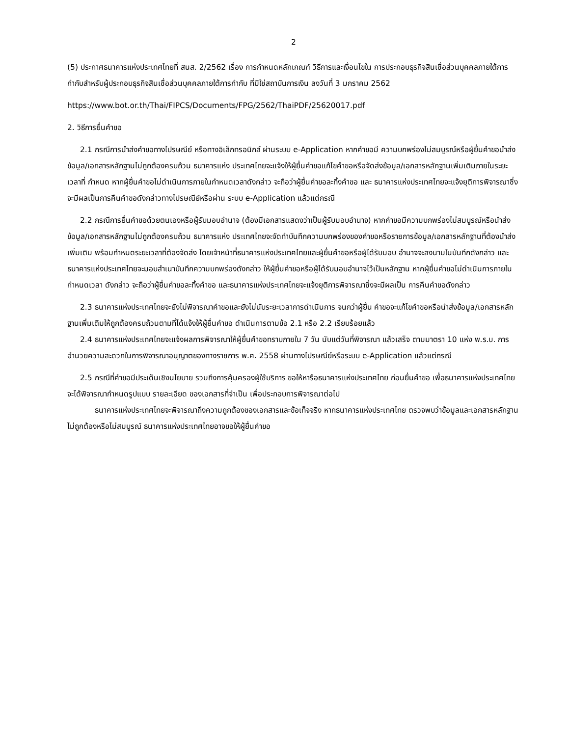2
(5) ประกาศธนาคารแห่งประเทศไทยที่ สนส. 2/2562 เรื่อง การกำหนดหลักเกณฑ์ วิธีการและเงื่อนไขใน การประกอบธุรกิจสินเชื่อส่วนบุคคลภายใต้การกำกับสำหรับผู้ประกอบธุรกิจสินเชื่อส่วนบุคคลภายใต้การกำกับ ที่มิใช่สถาบันการเงิน ลงวันที่ 3 มกราคม 2562
https://www.bot.or.th/Thai/FIPCS/Documents/FPG/2562/ThaiPDF/25620017.pdf
2. วิธีการยื่นคำขอ
2.1 กรณีการนำส่งคำขอทางไปรษณีย์ หรือทางอิเล็กทรอนิกส์ ผ่านระบบ e-Application หากคำขอมี ความบกพร่องไม่สมบูรณ์หรือผู้ยื่นคำขอนำส่งข้อมูล/เอกสารหลักฐานไม่ถูกต้องครบถ้วน ธนาคารแห่ง ประเทศไทยจะแจ้งให้ผู้ยื่นคำขอแก้ไขคำขอหรือจัดส่งข้อมูล/เอกสารหลักฐานเพิ่มเติมภายในระยะเวลาที่ กำหนด หากผู้ยื่นคำขอไม่ดำเนินการภายในกำหนดเวลาดังกล่าว จะถือว่าผู้ยื่นคำขอละทิ้งคำขอ และ ธนาคารแห่งประเทศไทยจะแจ้งยุติการพิจารณาซึ่งจะมีผลเป็นการคืนคำขอดังกล่าวทางไปรษณีย์หรือผ่าน ระบบ e-Application แล้วแต่กรณี
2.2 กรณีการยื่นคำขอด้วยตนเองหรือผู้รับมอบอำนาจ (ต้องมีเอกสารแสดงว่าเป็นผู้รับมอบอำนาจ) หากคำขอมีความบกพร่องไม่สมบูรณ์หรือนำส่งข้อมูล/เอกสารหลักฐานไม่ถูกต้องครบถ้วน ธนาคารแห่ง ประเทศไทยจะจัดทำบันทึกความบกพร่องของคำขอหรือรายการข้อมูล/เอกสารหลักฐานที่ต้องนำส่งเพิ่มเติม พร้อมกำหนดระยะเวลาที่ต้องจัดส่ง โดยเจ้าหน้าที่ธนาคารแห่งประเทศไทยและผู้ยื่นคำขอหรือผู้ได้รับมอบ อำนาจจะลงนามในบันทึกดังกล่าว และธนาคารแห่งประเทศไทยจะมอบสำเนาบันทึกความบกพร่องดังกล่าว ให้ผู้ยื่นคำขอหรือผู้ได้รับมอบอำนาจไว้เป็นหลักฐาน หากผู้ยื่นคำขอไม่ดำเนินการภายในกำหนดเวลา ดังกล่าว จะถือว่าผู้ยื่นคำขอละทิ้งคำขอ และธนาคารแห่งประเทศไทยจะแจ้งยุติการพิจารณาซึ่งจะมีผลเป็น การคืนคำขอดังกล่าว
2.3 ธนาคารแห่งประเทศไทยจะยังไม่พิจารณาคำขอและยังไม่นับระยะเวลาการดำเนินการ จนกว่าผู้ยื่น คำขอจะแก้ไขคำขอหรือนำส่งข้อมูล/เอกสารหลักฐานเพิ่มเติมให้ถูกต้องครบถ้วนตามที่ได้แจ้งให้ผู้ยื่นคำขอ ดำเนินการตามข้อ 2.1 หรือ 2.2 เรียบร้อยแล้ว
2.4 ธนาคารแห่งประเทศไทยจะแจ้งผลการพิจารณาให้ผู้ยื่นคำขอทราบภายใน 7 วัน นับแต่วันที่พิจารณา แล้วเสร็จ ตามมาตรา 10 แห่ง พ.ร.บ. การอำนวยความสะดวกในการพิจารณาอนุญาตของทางราชการ พ.ศ. 2558 ผ่านทางไปรษณีย์หรือระบบ e-Application แล้วแต่กรณี
2.5 กรณีที่คำขอมีประเด็นเชิงนโยบาย รวมถึงการคุ้มครองผู้ใช้บริการ ขอให้หารือธนาคารแห่งประเทศไทย ก่อนยื่นคำขอ เพื่อธนาคารแห่งประเทศไทยจะได้พิจารณากำหนดรูปแบบ รายละเอียด ของเอกสารที่จำเป็น เพื่อประกอบการพิจารณาต่อไป
ธนาคารแห่งประเทศไทยจะพิจารณาถึงความถูกต้องของเอกสารและข้อเท็จจริง หากธนาคารแห่งประเทศไทย ตรวจพบว่าข้อมูลและเอกสารหลักฐานไม่ถูกต้องหรือไม่สมบูรณ์ ธนาคารแห่งประเทศไทยอาจขอให้ผู้ยื่นคำขอ